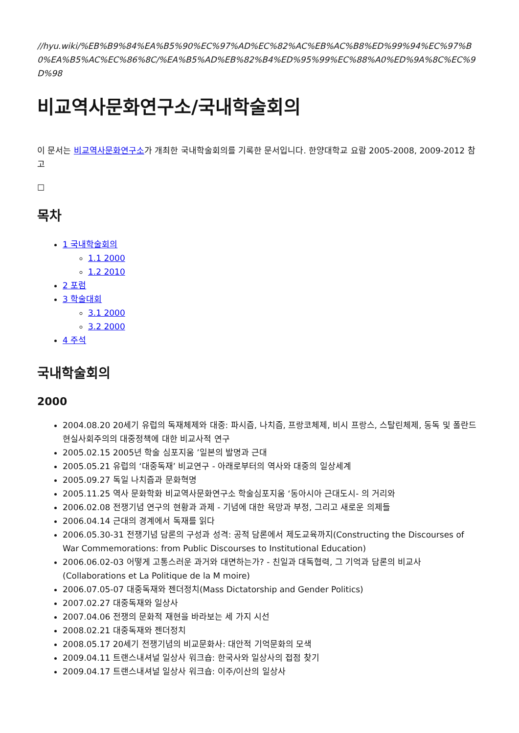//hyu.wiki/%EB%B9%84%EA%B5%90%EC%97%AD%EC%82%AC%EB%AC%B8%ED%99%94%EC%97%B0%EA%B5%AC%EC%86%8C/%EA%B5%AD%EB%82%B4%ED%95%99%EC%88%A0%ED%9A%8C%EC%9D%98
비교역사문화연구소/국내학술회의
이 문서는 비교역사문화연구소가 개최한 국내학술회의를 기록한 문서입니다. 한양대학교 요람 2005-2008, 2009-2012 참고
☐
목차
1 국내학술회의
1.1 2000
1.2 2010
2 포럼
3 학술대회
3.1 2000
3.2 2000
4 주석
국내학술회의
2000
2004.08.20 20세기 유럽의 독재체제와 대중: 파시즘, 나치즘, 프랑코체제, 비시 프랑스, 스탈린체제, 동독 및 폴란드 현실사회주의의 대중정책에 대한 비교사적 연구
2005.02.15 2005년 학술 심포지움 ’일본의 발명과 근대
2005.05.21 유럽의 ‘대중독재’ 비교연구 - 아래로부터의 역사와 대중의 일상세계
2005.09.27 독일 나치즘과 문화혁명
2005.11.25 역사 문화학화 비교역사문화연구소 학술심포지움 ‘동아시아 근대도시- 의 거리와
2006.02.08 전쟁기념 연구의 현황과 과제 - 기념에 대한 욕망과 부정, 그리고 새로운 의제들
2006.04.14 근대의 경계에서 독재를 읽다
2006.05.30-31 전쟁기념 담론의 구성과 성격: 공적 담론에서 제도교육까지(Constructing the Discourses of War Commemorations: from Public Discourses to Institutional Education)
2006.06.02-03 어떻게 고통스러운 과거와 대면하는가? - 친일과 대독협력, 그 기억과 담론의 비교사(Collaborations et La Politique de la M moire)
2006.07.05-07 대중독재와 젠더정치(Mass Dictatorship and Gender Politics)
2007.02.27 대중독재와 일상사
2007.04.06 전쟁의 문화적 재현을 바라보는 세 가지 시선
2008.02.21 대중독재와 젠더정치
2008.05.17 20세기 전쟁기념의 비교문화사: 대안적 기억문화의 모색
2009.04.11 트랜스내셔널 일상사 워크숍: 한국사와 일상사의 접점 찾기
2009.04.17 트랜스내셔널 일상사 워크숍: 이주/이산의 일상사